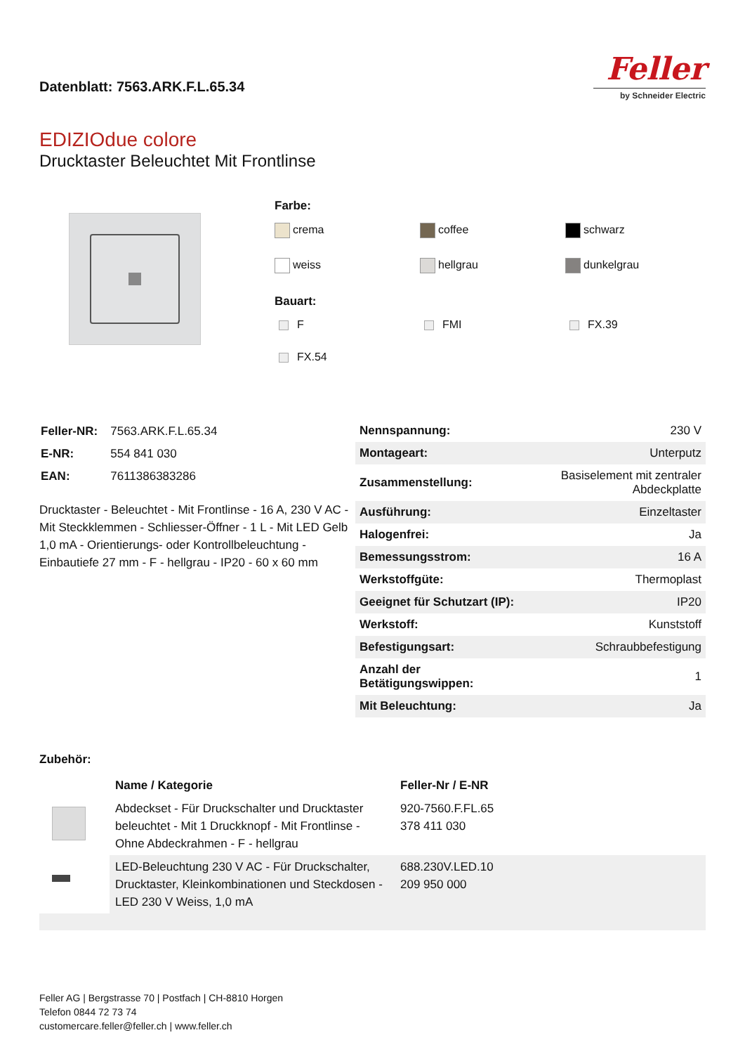Datenblatt: 7563.ARK.F.L.65.34
Feller
by Schneider Electric
EDIZIOdue colore
Drucktaster Beleuchtet Mit Frontlinse
Farbe:
crema coffee schwarz weiss hellgrau dunkelgrau
Bauart:
F FMI FX.39 FX.54
| Feller-NR: | 7563.ARK.F.L.65.34 |
| E-NR: | 554 841 030 |
| EAN: | 7611386383286 |
Drucktaster - Beleuchtet - Mit Frontlinse - 16 A, 230 V AC - Mit Steckklemmen - Schliesser-Öffner - 1 L - Mit LED Gelb 1,0 mA - Orientierungs- oder Kontrollbeleuchtung - Einbautiefe 27 mm - F - hellgrau - IP20 - 60 x 60 mm
| Nennspannung: | 230 V |
| Montageart: | Unterputz |
| Zusammenstellung: | Basiselement mit zentraler Abdeckplatte |
| Ausführung: | Einzeltaster |
| Halogenfrei: | Ja |
| Bemessungsstrom: | 16 A |
| Werkstoffgüte: | Thermoplast |
| Geeignet für Schutzart (IP): | IP20 |
| Werkstoff: | Kunststoff |
| Befestigungsart: | Schraubbefestigung |
| Anzahl der Betätigungswippen: | 1 |
| Mit Beleuchtung: | Ja |
Zubehör:
| | Name / Kategorie | Feller-Nr / E-NR |
| | Abdeckset - Für Druckschalter und Drucktaster beleuchtet - Mit 1 Druckknopf - Mit Frontlinse - Ohne Abdeckrahmen - F - hellgrau | 920-7560.F.FL.65 378 411 030 |
| | LED-Beleuchtung 230 V AC - Für Druckschalter, Drucktaster, Kleinkombinationen und Steckdosen - LED 230 V Weiss, 1,0 mA | 688.230V.LED.10 209 950 000 |
Feller AG | Bergstrasse 70 | Postfach | CH-8810 Horgen
Telefon 0844 72 73 74
customercare.feller@feller.ch | www.feller.ch